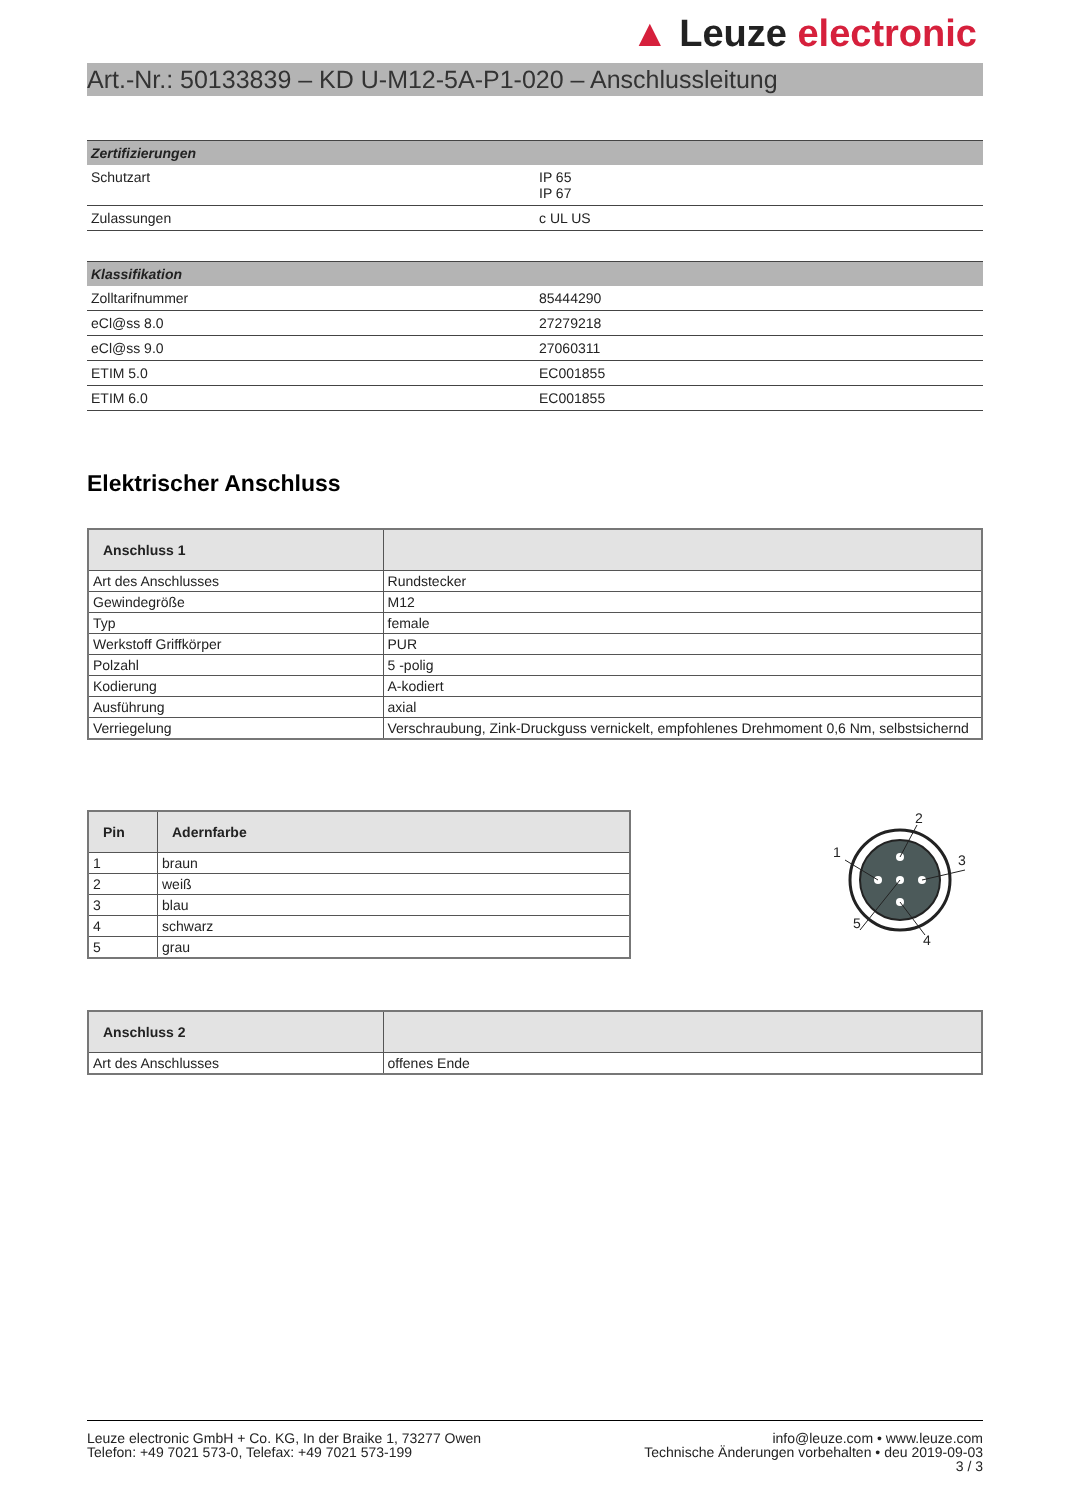▲ Leuze electronic
Art.-Nr.: 50133839 – KD U-M12-5A-P1-020 – Anschlussleitung
| Zertifizierungen | |
| --- | --- |
| Schutzart | IP 65 IP 67 |
| Zulassungen | c UL US |
| Klassifikation | |
| --- | --- |
| Zolltarifnummer | 85444290 |
| eCl@ss 8.0 | 27279218 |
| eCl@ss 9.0 | 27060311 |
| ETIM 5.0 | EC001855 |
| ETIM 6.0 | EC001855 |
Elektrischer Anschluss
| Anschluss 1 | |
| --- | --- |
| Art des Anschlusses | Rundstecker |
| Gewindegröße | M12 |
| Typ | female |
| Werkstoff Griffkörper | PUR |
| Polzahl | 5 -polig |
| Kodierung | A-kodiert |
| Ausführung | axial |
| Verriegelung | Verschraubung, Zink-Druckguss vernickelt, empfohlenes Drehmoment 0,6 Nm, selbstsichernd |
| Pin | Adernfarbe |
| --- | --- |
| 1 | braun |
| 2 | weiß |
| 3 | blau |
| 4 | schwarz |
| 5 | grau |
2
3
4
1
5
| Anschluss 2 | |
| --- | --- |
| Art des Anschlusses | offenes Ende |
Leuze electronic GmbH + Co. KG, In der Braike 1, 73277 Owen
Telefon: +49 7021 573-0, Telefax: +49 7021 573-199
info@leuze.com • www.leuze.com
Technische Änderungen vorbehalten • deu 2019-09-03
3 / 3